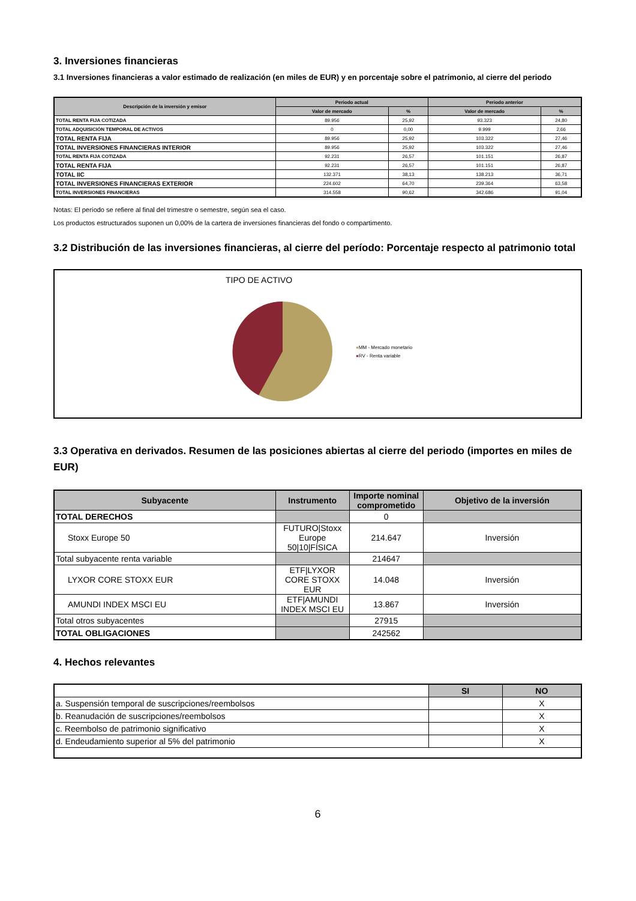3. Inversiones financieras
3.1 Inversiones financieras a valor estimado de realización (en miles de EUR) y en porcentaje sobre el patrimonio, al cierre del periodo
| Descripción de la inversión y emisor | Periodo actual | | Periodo anterior | |
| --- | --- | --- | --- | --- |
| | Valor de mercado | % | Valor de mercado | % |
| TOTAL RENTA FIJA COTIZADA | 89.956 | 25,92 | 93.323 | 24,80 |
| TOTAL ADQUISICIÓN TEMPORAL DE ACTIVOS | 0 | 0,00 | 9.999 | 2,66 |
| TOTAL RENTA FIJA | 89.956 | 25,92 | 103.322 | 27,46 |
| TOTAL INVERSIONES FINANCIERAS INTERIOR | 89.956 | 25,92 | 103.322 | 27,46 |
| TOTAL RENTA FIJA COTIZADA | 92.231 | 26,57 | 101.151 | 26,87 |
| TOTAL RENTA FIJA | 92.231 | 26,57 | 101.151 | 26,87 |
| TOTAL IIC | 132.371 | 38,13 | 138.213 | 36,71 |
| TOTAL INVERSIONES FINANCIERAS EXTERIOR | 224.602 | 64,70 | 239.364 | 63,58 |
| TOTAL INVERSIONES FINANCIERAS | 314.558 | 90,62 | 342.686 | 91,04 |
Notas: El período se refiere al final del trimestre o semestre, según sea el caso.
Los productos estructurados suponen un 0,00% de la cartera de inversiones financieras del fondo o compartimento.
3.2 Distribución de las inversiones financieras, al cierre del período: Porcentaje respecto al patrimonio total
TIPO DE ACTIVO
●MM - Mercado monetario
●RV - Renta variable
3.3 Operativa en derivados. Resumen de las posiciones abiertas al cierre del periodo (importes en miles de EUR)
| Subyacente | Instrumento | Importe nominal comprometido | Objetivo de la inversión |
| --- | --- | --- | --- |
| TOTAL DERECHOS | | 0 | |
| Stoxx Europe 50 | FUTURO/Stoxx Europe 50/10/FÍSICA | 214.647 | Inversión |
| Total subyacente renta variable | | 214647 | |
| LYXOR CORE STOXX EUR | ETF/LYXOR CORE STOXX EUR | 14.048 | Inversión |
| AMUNDI INDEX MSCI EU | ETF/AMUNDI INDEX MSCI EU | 13.867 | Inversión |
| Total otros subyacentes | | 27915 | |
| TOTAL OBLIGACIONES | | 242562 | |
4. Hechos relevantes
| | SI | NO |
| a. Suspensión temporal de suscripciones/reembolsos | | X |
| b. Reanudación de suscripciones/reembolsos | | X |
| c. Reembolso de patrimonio significativo | | X |
| d. Endeudamiento superior al 5% del patrimonio | | X |
6